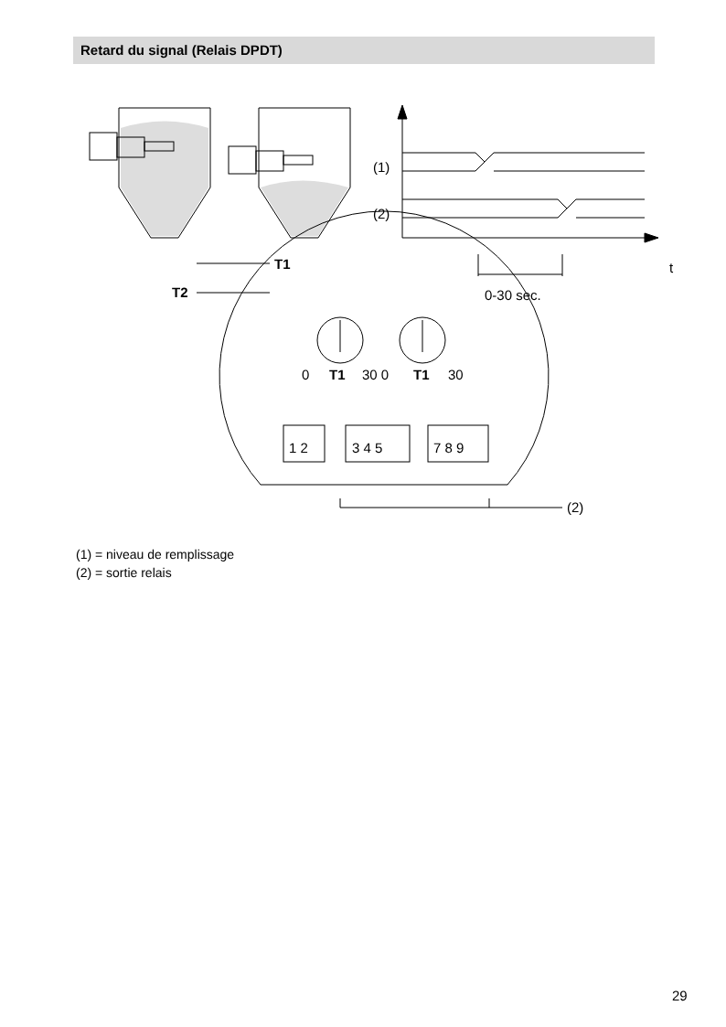Retard du signal (Relais DPDT)
(1)
(2)
t
0-30 sec.
T1
T2
0
T1
30 0
T1
30
1 2
3 4 5
7 8 9
(2)
(1) = niveau de remplissage
(2) = sortie relais
29